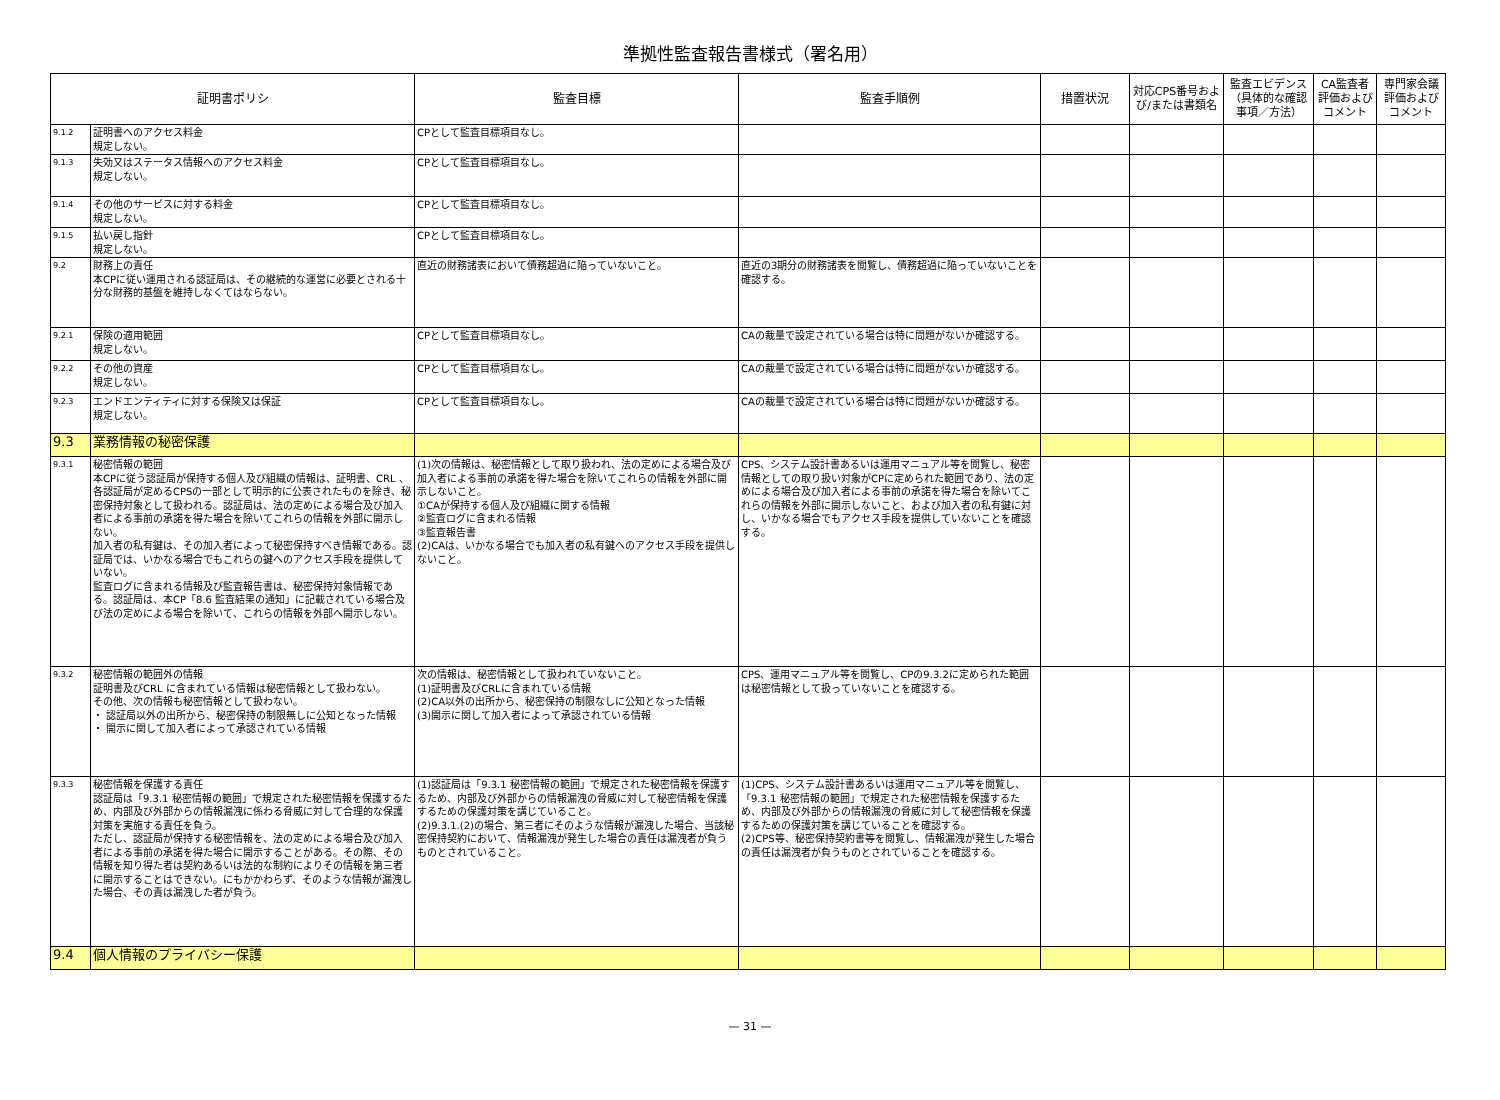準拠性監査報告書様式（署名用）
| 証明書ポリシ | | 監査目標 | 監査手順例 | 措置状況 | 対応CPS番号および/または書類名 | 監査エビデンス（具体的な確認事項／方法） | CA監査者評価およびコメント | 専門家会議評価およびコメント |
| --- | --- | --- | --- | --- | --- | --- | --- | --- |
| 9.1.2 | 証明書へのアクセス料金 規定しない。 | CPとして監査目標項目なし。 | | | | | | |
| 9.1.3 | 失効又はステータス情報へのアクセス料金 規定しない。 | CPとして監査目標項目なし。 | | | | | | |
| 9.1.4 | その他のサービスに対する料金 規定しない。 | CPとして監査目標項目なし。 | | | | | | |
| 9.1.5 | 払い戻し指針 規定しない。 | CPとして監査目標項目なし。 | | | | | | |
| 9.2 | 財務上の責任 本CPに従い運用される認証局は、その継続的な運営に必要とされる十分な財務的基盤を維持しなくてはならない。 | 直近の財務諸表において債務超過に陥っていないこと。 | 直近の3期分の財務諸表を閲覧し、債務超過に陥っていないことを確認する。 | | | | | |
| 9.2.1 | 保険の適用範囲 規定しない。 | CPとして監査目標項目なし。 | CAの裁量で設定されている場合は特に問題がないか確認する。 | | | | | |
| 9.2.2 | その他の資産 規定しない。 | CPとして監査目標項目なし。 | CAの裁量で設定されている場合は特に問題がないか確認する。 | | | | | |
| 9.2.3 | エンドエンティティに対する保険又は保証 規定しない。 | CPとして監査目標項目なし。 | CAの裁量で設定されている場合は特に問題がないか確認する。 | | | | | |
| 9.3 | 業務情報の秘密保護 | | | | | | | |
| 9.3.1 | 秘密情報の範囲 本CPに従う認証局が保持する個人及び組織の情報は、証明書、CRL 、各認証局が定めるCPSの一部として明示的に公表されたものを除き、秘密保持対象として扱われる。認証局は、法の定めによる場合及び加入者による事前の承諾を得た場合を除いてこれらの情報を外部に開示しない。 加入者の私有鍵は、その加入者によって秘密保持すべき情報である。認証局では、いかなる場合でもこれらの鍵へのアクセス手段を提供していない。 監査ログに含まれる情報及び監査報告書は、秘密保持対象情報である。認証局は、本CP「8.6 監査結果の通知」に記載されている場合及び法の定めによる場合を除いて、これらの情報を外部へ開示しない。 | (1)次の情報は、秘密情報として取り扱われ、法の定めによる場合及び加入者による事前の承諾を得た場合を除いてこれらの情報を外部に開示しないこと。 ①CAが保持する個人及び組織に関する情報 ②監査ログに含まれる情報 ③監査報告書 (2)CAは、いかなる場合でも加入者の私有鍵へのアクセス手段を提供しないこと。 | CPS、システム設計書あるいは運用マニュアル等を閲覧し、秘密情報としての取り扱い対象がCPに定められた範囲であり、法の定めによる場合及び加入者による事前の承諾を得た場合を除いてこれらの情報を外部に開示しないこと、および加入者の私有鍵に対し、いかなる場合でもアクセス手段を提供していないことを確認する。 | | | | | |
| 9.3.2 | 秘密情報の範囲外の情報 証明書及びCRL に含まれている情報は秘密情報として扱わない。 その他、次の情報も秘密情報として扱わない。 ・ 認証局以外の出所から、秘密保持の制限無しに公知となった情報 ・ 開示に関して加入者によって承認されている情報 | 次の情報は、秘密情報として扱われていないこと。 (1)証明書及びCRLに含まれている情報 (2)CA以外の出所から、秘密保持の制限なしに公知となった情報 (3)開示に関して加入者によって承認されている情報 | CPS、運用マニュアル等を閲覧し、CPの9.3.2に定められた範囲は秘密情報として扱っていないことを確認する。 | | | | | |
| 9.3.3 | 秘密情報を保護する責任 認証局は「9.3.1 秘密情報の範囲」で規定された秘密情報を保護するため、内部及び外部からの情報漏洩に係わる脅威に対して合理的な保護対策を実施する責任を負う。 ただし、認証局が保持する秘密情報を、法の定めによる場合及び加入者による事前の承諾を得た場合に開示することがある。その際、その情報を知り得た者は契約あるいは法的な制約によりその情報を第三者に開示することはできない。にもかかわらず、そのような情報が漏洩した場合、その責は漏洩した者が負う。 | (1)認証局は「9.3.1 秘密情報の範囲」で規定された秘密情報を保護するため、内部及び外部からの情報漏洩の脅威に対して秘密情報を保護するための保護対策を講じていること。 (2)9.3.1.(2)の場合、第三者にそのような情報が漏洩した場合、当該秘密保持契約において、情報漏洩が発生した場合の責任は漏洩者が負うものとされていること。 | (1)CPS、システム設計書あるいは運用マニュアル等を閲覧し、「9.3.1 秘密情報の範囲」で規定された秘密情報を保護するため、内部及び外部からの情報漏洩の脅威に対して秘密情報を保護するための保護対策を講じていることを確認する。 (2)CPS等、秘密保持契約書等を閲覧し、情報漏洩が発生した場合の責任は漏洩者が負うものとされていることを確認する。 | | | | | |
| 9.4 | 個人情報のプライバシー保護 | | | | | | | |
— 31 —